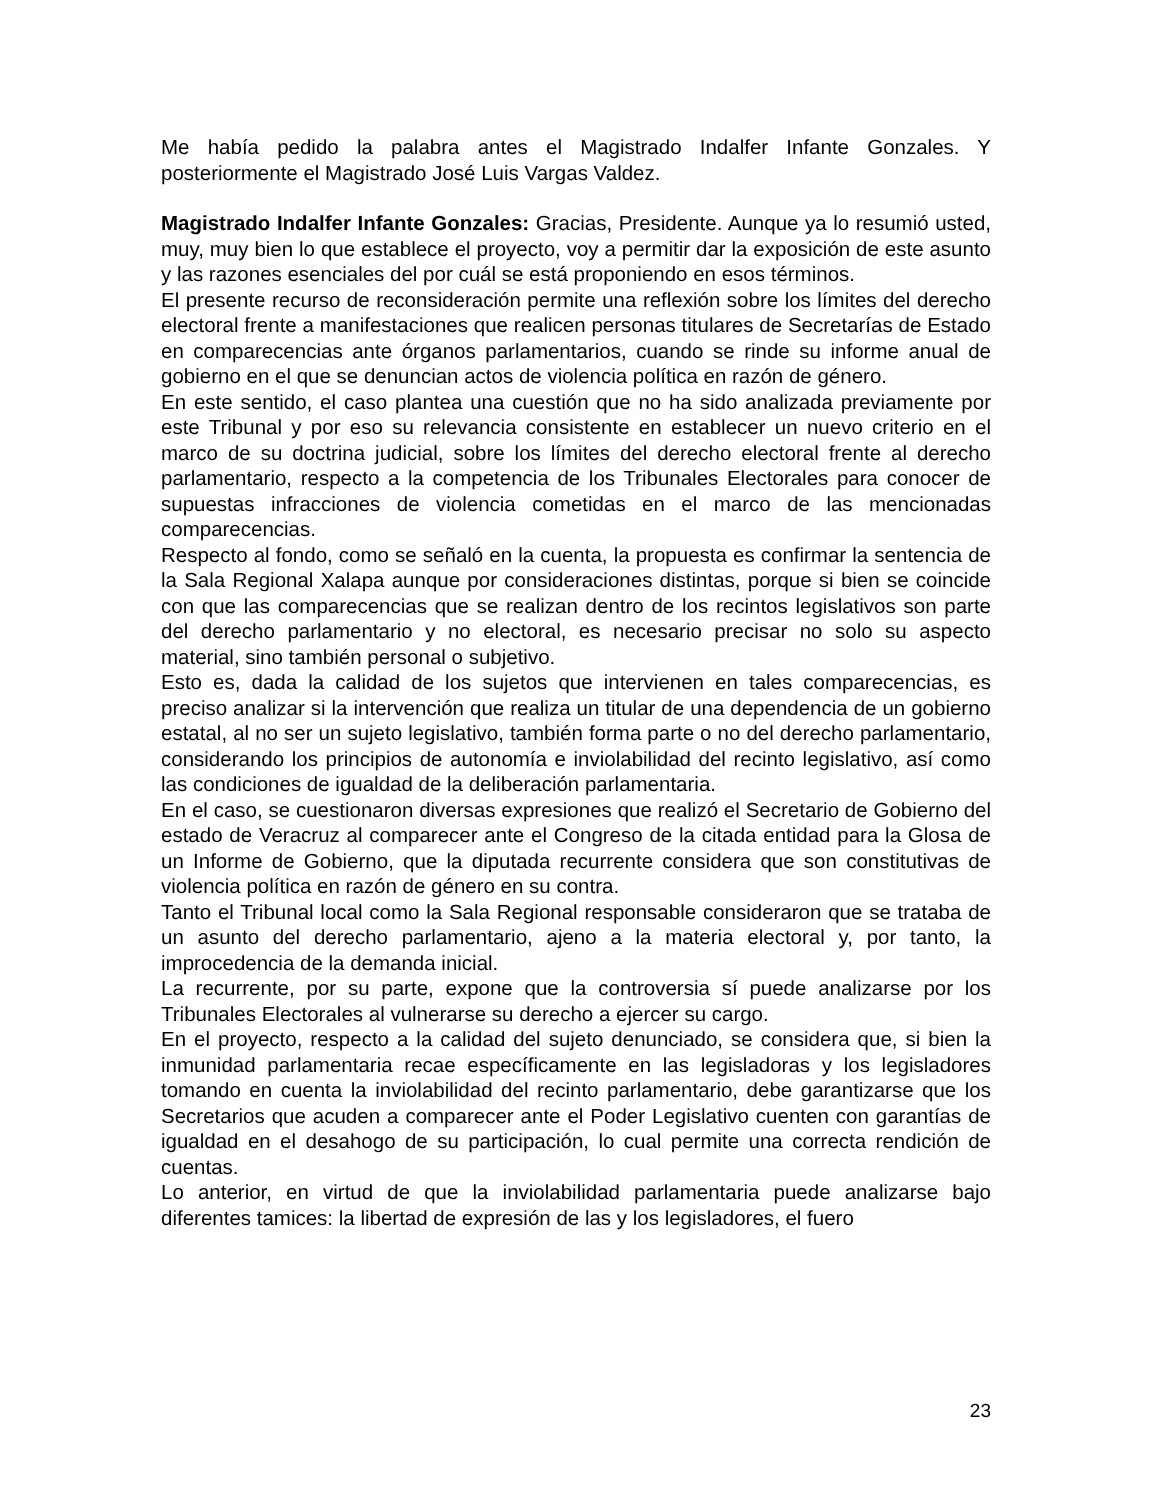Me había pedido la palabra antes el Magistrado Indalfer Infante Gonzales. Y posteriormente el Magistrado José Luis Vargas Valdez.
Magistrado Indalfer Infante Gonzales: Gracias, Presidente. Aunque ya lo resumió usted, muy, muy bien lo que establece el proyecto, voy a permitir dar la exposición de este asunto y las razones esenciales del por cuál se está proponiendo en esos términos.
El presente recurso de reconsideración permite una reflexión sobre los límites del derecho electoral frente a manifestaciones que realicen personas titulares de Secretarías de Estado en comparecencias ante órganos parlamentarios, cuando se rinde su informe anual de gobierno en el que se denuncian actos de violencia política en razón de género.
En este sentido, el caso plantea una cuestión que no ha sido analizada previamente por este Tribunal y por eso su relevancia consistente en establecer un nuevo criterio en el marco de su doctrina judicial, sobre los límites del derecho electoral frente al derecho parlamentario, respecto a la competencia de los Tribunales Electorales para conocer de supuestas infracciones de violencia cometidas en el marco de las mencionadas comparecencias.
Respecto al fondo, como se señaló en la cuenta, la propuesta es confirmar la sentencia de la Sala Regional Xalapa aunque por consideraciones distintas, porque si bien se coincide con que las comparecencias que se realizan dentro de los recintos legislativos son parte del derecho parlamentario y no electoral, es necesario precisar no solo su aspecto material, sino también personal o subjetivo.
Esto es, dada la calidad de los sujetos que intervienen en tales comparecencias, es preciso analizar si la intervención que realiza un titular de una dependencia de un gobierno estatal, al no ser un sujeto legislativo, también forma parte o no del derecho parlamentario, considerando los principios de autonomía e inviolabilidad del recinto legislativo, así como las condiciones de igualdad de la deliberación parlamentaria.
En el caso, se cuestionaron diversas expresiones que realizó el Secretario de Gobierno del estado de Veracruz al comparecer ante el Congreso de la citada entidad para la Glosa de un Informe de Gobierno, que la diputada recurrente considera que son constitutivas de violencia política en razón de género en su contra.
Tanto el Tribunal local como la Sala Regional responsable consideraron que se trataba de un asunto del derecho parlamentario, ajeno a la materia electoral y, por tanto, la improcedencia de la demanda inicial.
La recurrente, por su parte, expone que la controversia sí puede analizarse por los Tribunales Electorales al vulnerarse su derecho a ejercer su cargo.
En el proyecto, respecto a la calidad del sujeto denunciado, se considera que, si bien la inmunidad parlamentaria recae específicamente en las legisladoras y los legisladores tomando en cuenta la inviolabilidad del recinto parlamentario, debe garantizarse que los Secretarios que acuden a comparecer ante el Poder Legislativo cuenten con garantías de igualdad en el desahogo de su participación, lo cual permite una correcta rendición de cuentas.
Lo anterior, en virtud de que la inviolabilidad parlamentaria puede analizarse bajo diferentes tamices: la libertad de expresión de las y los legisladores, el fuero
23